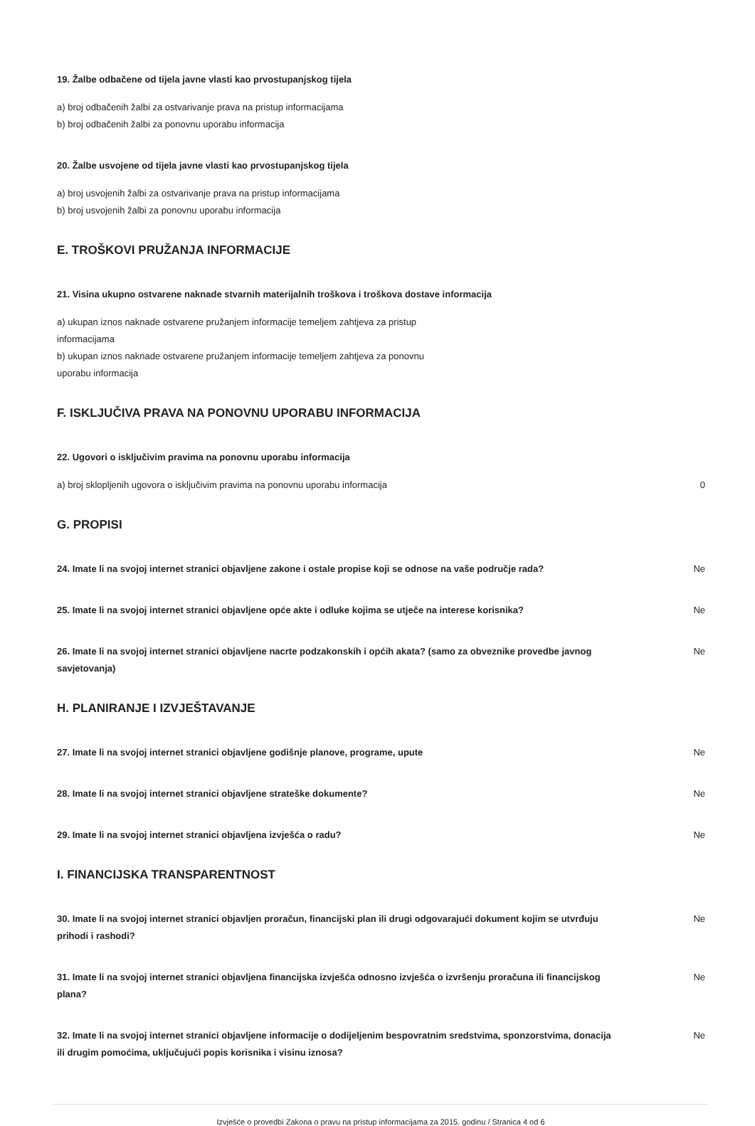19. Žalbe odbačene od tijela javne vlasti kao prvostupanjskog tijela
a) broj odbačenih žalbi za ostvarivanje prava na pristup informacijama
b) broj odbačenih žalbi za ponovnu uporabu informacija
20. Žalbe usvojene od tijela javne vlasti kao prvostupanjskog tijela
a) broj usvojenih žalbi za ostvarivanje prava na pristup informacijama
b) broj usvojenih žalbi za ponovnu uporabu informacija
E. TROŠKOVI PRUŽANJA INFORMACIJE
21. Visina ukupno ostvarene naknade stvarnih materijalnih troškova i troškova dostave informacija
a) ukupan iznos naknade ostvarene pružanjem informacije temeljem zahtjeva za pristup
informacijama
b) ukupan iznos naknade ostvarene pružanjem informacije temeljem zahtjeva za ponovnu
uporabu informacija
F. ISKLJUČIVA PRAVA NA PONOVNU UPORABU INFORMACIJA
22. Ugovori o isključivim pravima na ponovnu uporabu informacija
a) broj sklopljenih ugovora o isključivim pravima na ponovnu uporabu informacija 0
G. PROPISI
24. Imate li na svojoj internet stranici objavljene zakone i ostale propise koji se odnose na vaše područje rada?
Ne
25. Imate li na svojoj internet stranici objavljene opće akte i odluke kojima se utječe na interese korisnika?
Ne
26. Imate li na svojoj internet stranici objavljene nacrte podzakonskih i općih akata? (samo za obveznike provedbe javnog savjetovanja)
Ne
H. PLANIRANJE I IZVJEŠTAVANJE
27. Imate li na svojoj internet stranici objavljene godišnje planove, programe, upute Ne
28. Imate li na svojoj internet stranici objavljene strateške dokumente? Ne
29. Imate li na svojoj internet stranici objavljena izvješća o radu? Ne
I. FINANCIJSKA TRANSPARENTNOST
30. Imate li na svojoj internet stranici objavljen proračun, financijski plan ili drugi odgovarajući dokument kojim se utvrđuju prihodi i rashodi?
Ne
31. Imate li na svojoj internet stranici objavljena financijska izvješća odnosno izvješća o izvršenju proračuna ili financijskog plana?
Ne
32. Imate li na svojoj internet stranici objavljene informacije o dodijeljenim bespovratnim sredstvima, sponzorstvima, donacija ili drugim pomoćima, uključujući popis korisnika i visinu iznosa?
Ne
Izvješće o provedbi Zakona o pravu na pristup informacijama za 2015. godinu / Stranica 4 od 6